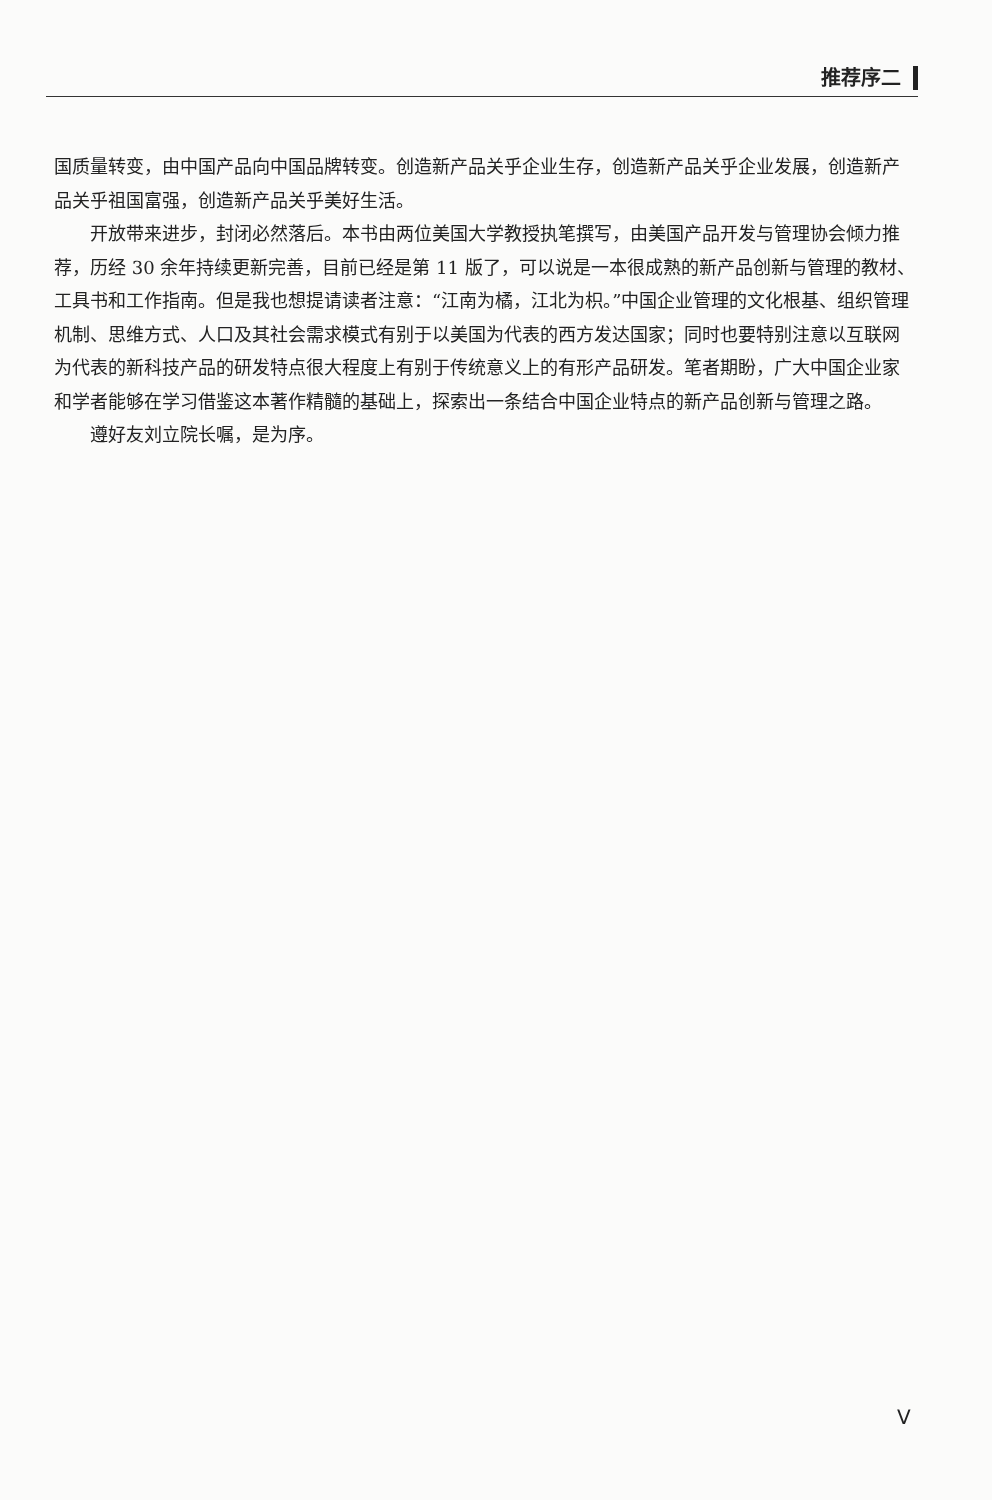推荐序二
国质量转变，由中国产品向中国品牌转变。创造新产品关乎企业生存，创造新产品关乎企业发展，创造新产品关乎祖国富强，创造新产品关乎美好生活。
开放带来进步，封闭必然落后。本书由两位美国大学教授执笔撰写，由美国产品开发与管理协会倾力推荐，历经 30 余年持续更新完善，目前已经是第 11 版了，可以说是一本很成熟的新产品创新与管理的教材、工具书和工作指南。但是我也想提请读者注意：“江南为橘，江北为枳。”中国企业管理的文化根基、组织管理机制、思维方式、人口及其社会需求模式有别于以美国为代表的西方发达国家；同时也要特别注意以互联网为代表的新科技产品的研发特点很大程度上有别于传统意义上的有形产品研发。笔者期盼，广大中国企业家和学者能够在学习借鉴这本著作精髓的基础上，探索出一条结合中国企业特点的新产品创新与管理之路。
遵好友刘立院长嘱，是为序。
V